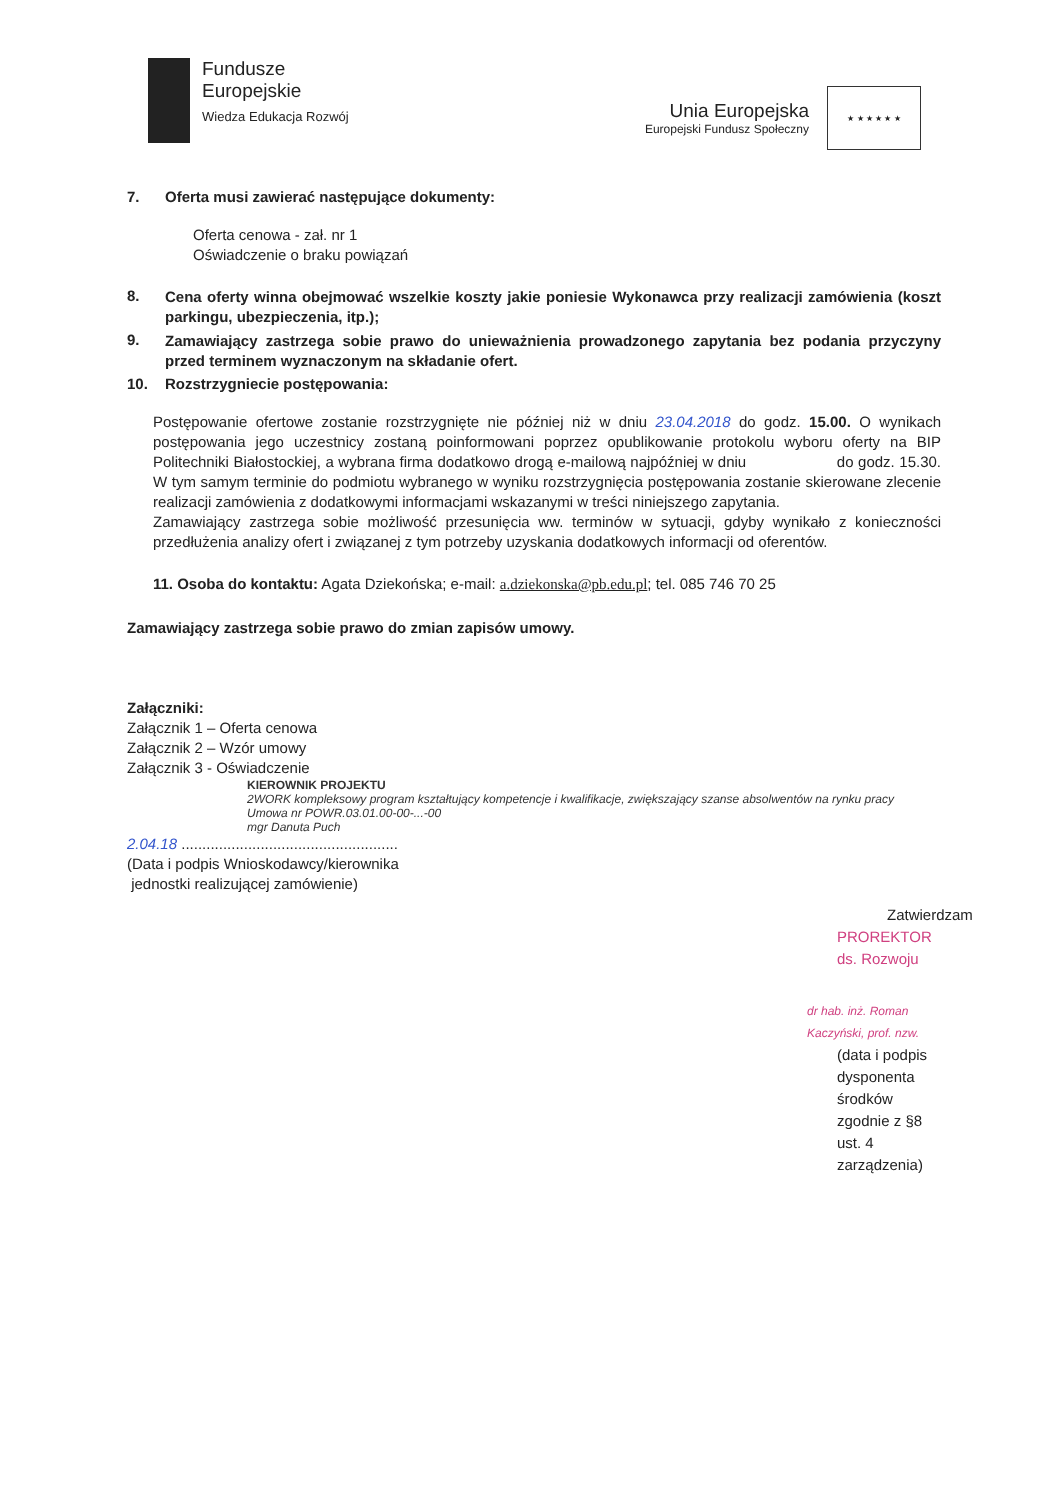Fundusze
Europejskie
Wiedza Edukacja Rozwój
Unia Europejska
Europejski Fundusz Społeczny
★ ★ ★ ★ ★ ★
7. Oferta musi zawierać następujące dokumenty:
Oferta cenowa - zał. nr 1
Oświadczenie o braku powiązań
8.
Cena oferty winna obejmować wszelkie koszty jakie poniesie Wykonawca przy realizacji zamówienia (koszt parkingu, ubezpieczenia, itp.);
9.
Zamawiający zastrzega sobie prawo do unieważnienia prowadzonego zapytania bez podania przyczyny przed terminem wyznaczonym na składanie ofert.
10. Rozstrzygniecie postępowania:
Postępowanie ofertowe zostanie rozstrzygnięte nie później niż w dniu 23.04.2018 do godz. 15.00. O wynikach postępowania jego uczestnicy zostaną poinformowani poprzez opublikowanie protokolu wyboru oferty na BIP Politechniki Białostockiej, a wybrana firma dodatkowo drogą e-mailową najpóźniej w dniu do godz. 15.30. W tym samym terminie do podmiotu wybranego w wyniku rozstrzygnięcia postępowania zostanie skierowane zlecenie realizacji zamówienia z dodatkowymi informacjami wskazanymi w treści niniejszego zapytania.
Zamawiający zastrzega sobie możliwość przesunięcia ww. terminów w sytuacji, gdyby wynikało z konieczności przedłużenia analizy ofert i związanej z tym potrzeby uzyskania dodatkowych informacji od oferentów.
11. Osoba do kontaktu: Agata Dziekońska; e-mail: a.dziekonska@pb.edu.pl; tel. 085 746 70 25
Zamawiający zastrzega sobie prawo do zmian zapisów umowy.
Załączniki:
Załącznik 1 – Oferta cenowa
Załącznik 2 – Wzór umowy
Załącznik 3 - Oświadczenie
KIEROWNIK PROJEKTU
2WORK kompleksowy program kształtujący kompetencje i kwalifikacje, zwiększający szanse absolwentów na rynku pracy
Umowa nr POWR.03.01.00-00-...-00
mgr Danuta Puch
2.04.18 ....................................................
(Data i podpis Wnioskodawcy/kierownika
jednostki realizującej zamówienie)
Zatwierdzam
PROREKTOR
ds. Rozwoju
dr hab. inż. Roman Kaczyński, prof. nzw.
(data i podpis dysponenta środków
zgodnie z §8 ust. 4 zarządzenia)